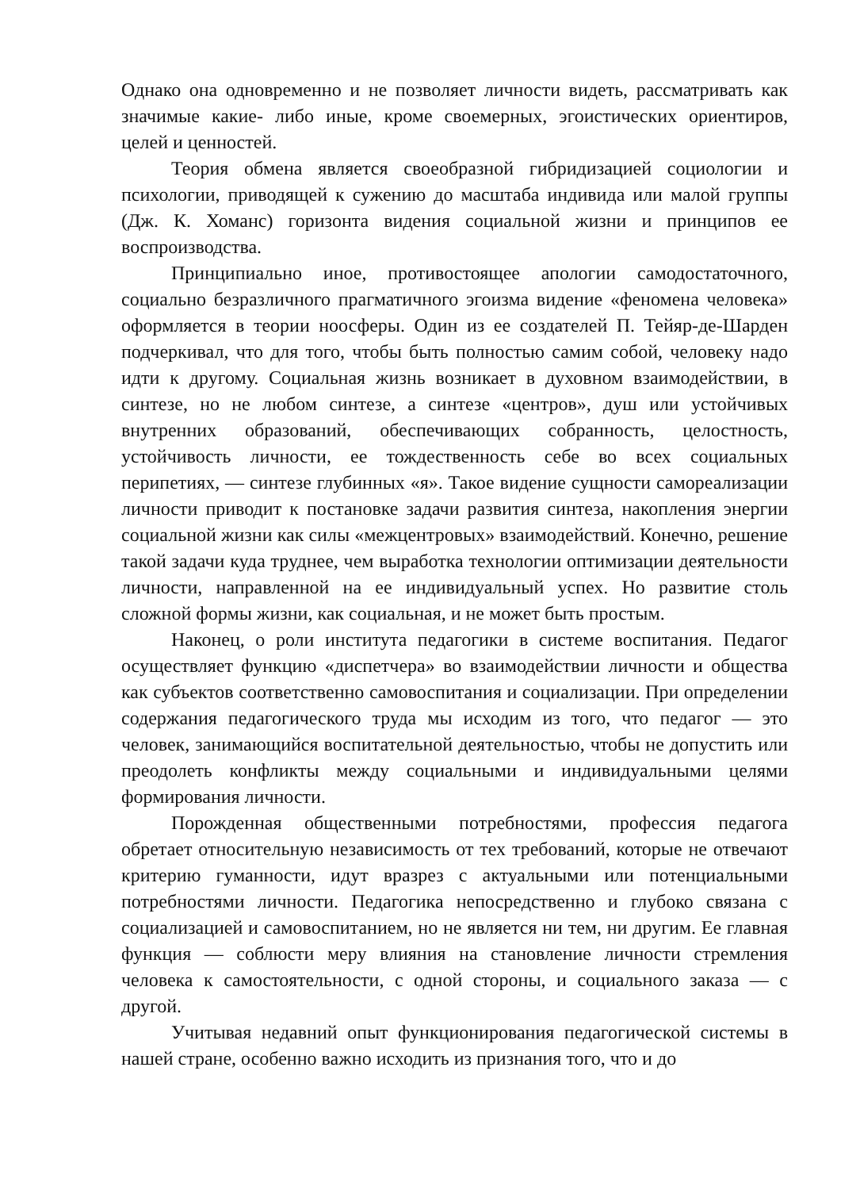Однако она одновременно и не позволяет личности видеть, рассматривать как значимые какие- либо иные, кроме своемерных, эгоистических ориентиров, целей и ценностей.
Теория обмена является своеобразной гибридизацией социологии и психологии, приводящей к сужению до масштаба индивида или малой группы (Дж. К. Хоманс) горизонта видения социальной жизни и принципов ее воспроизводства.
Принципиально иное, противостоящее апологии самодостаточного, социально безразличного прагматичного эгоизма видение «феномена человека» оформляется в теории ноосферы. Один из ее создателей П. Тейяр-де-Шарден подчеркивал, что для того, чтобы быть полностью самим собой, человеку надо идти к другому. Социальная жизнь возникает в духовном взаимодействии, в синтезе, но не любом синтезе, а синтезе «центров», душ или устойчивых внутренних образований, обеспечивающих собранность, целостность, устойчивость личности, ее тождественность себе во всех социальных перипетиях, — синтезе глубинных «я». Такое видение сущности самореализации личности приводит к постановке задачи развития синтеза, накопления энергии социальной жизни как силы «межцентровых» взаимодействий. Конечно, решение такой задачи куда труднее, чем выработка технологии оптимизации деятельности личности, направленной на ее индивидуальный успех. Но развитие столь сложной формы жизни, как социальная, и не может быть простым.
Наконец, о роли института педагогики в системе воспитания. Педагог осуществляет функцию «диспетчера» во взаимодействии личности и общества как субъектов соответственно самовоспитания и социализации. При определении содержания педагогического труда мы исходим из того, что педагог — это человек, занимающийся воспитательной деятельностью, чтобы не допустить или преодолеть конфликты между социальными и индивидуальными целями формирования личности.
Порожденная общественными потребностями, профессия педагога обретает относительную независимость от тех требований, которые не отвечают критерию гуманности, идут вразрез с актуальными или потенциальными потребностями личности. Педагогика непосредственно и глубоко связана с социализацией и самовоспитанием, но не является ни тем, ни другим. Ее главная функция — соблюсти меру влияния на становление личности стремления человека к самостоятельности, с одной стороны, и социального заказа — с другой.
Учитывая недавний опыт функционирования педагогической системы в нашей стране, особенно важно исходить из признания того, что и до